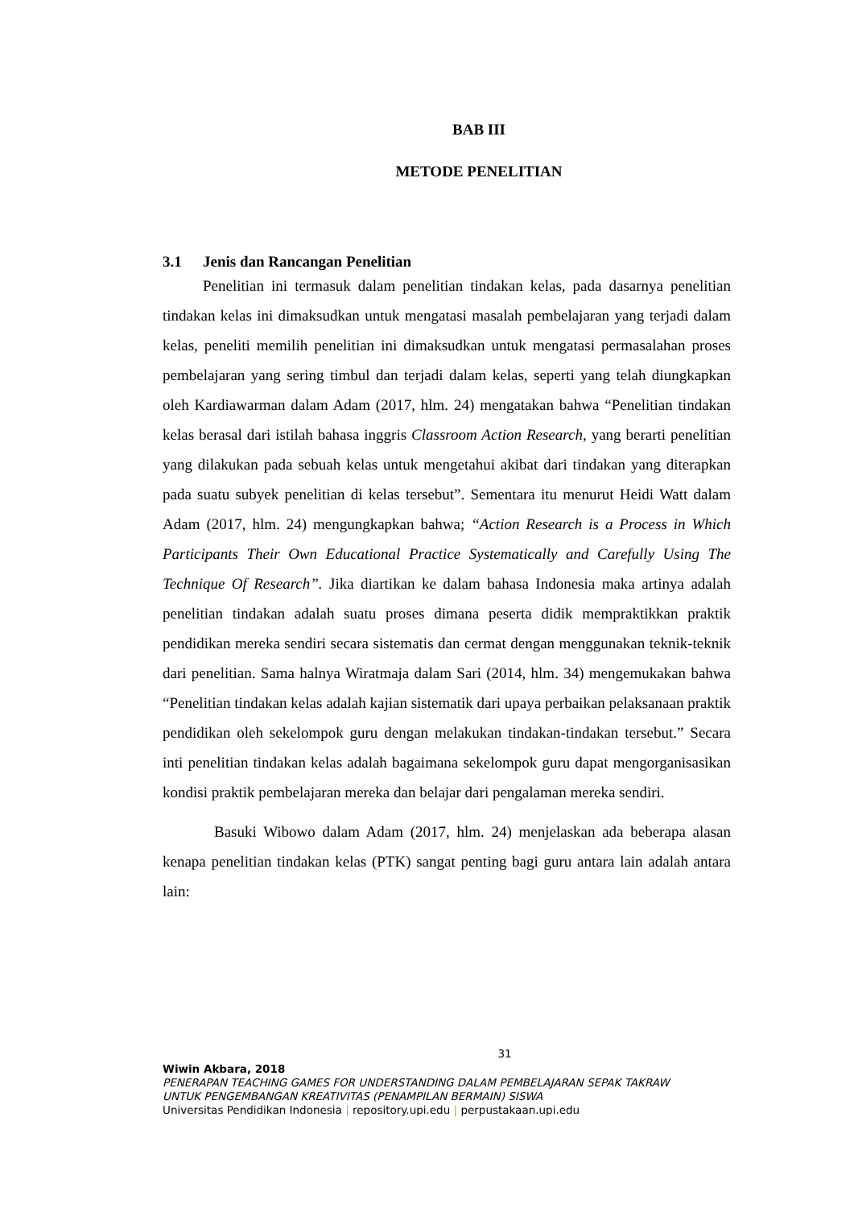BAB III
METODE PENELITIAN
3.1 Jenis dan Rancangan Penelitian
Penelitian ini termasuk dalam penelitian tindakan kelas, pada dasarnya penelitian tindakan kelas ini dimaksudkan untuk mengatasi masalah pembelajaran yang terjadi dalam kelas, peneliti memilih penelitian ini dimaksudkan untuk mengatasi permasalahan proses pembelajaran yang sering timbul dan terjadi dalam kelas, seperti yang telah diungkapkan oleh Kardiawarman dalam Adam (2017, hlm. 24) mengatakan bahwa “Penelitian tindakan kelas berasal dari istilah bahasa inggris Classroom Action Research, yang berarti penelitian yang dilakukan pada sebuah kelas untuk mengetahui akibat dari tindakan yang diterapkan pada suatu subyek penelitian di kelas tersebut”. Sementara itu menurut Heidi Watt dalam Adam (2017, hlm. 24) mengungkapkan bahwa; “Action Research is a Process in Which Participants Their Own Educational Practice Systematically and Carefully Using The Technique Of Research”. Jika diartikan ke dalam bahasa Indonesia maka artinya adalah penelitian tindakan adalah suatu proses dimana peserta didik mempraktikkan praktik pendidikan mereka sendiri secara sistematis dan cermat dengan menggunakan teknik-teknik dari penelitian. Sama halnya Wiratmaja dalam Sari (2014, hlm. 34) mengemukakan bahwa “Penelitian tindakan kelas adalah kajian sistematik dari upaya perbaikan pelaksanaan praktik pendidikan oleh sekelompok guru dengan melakukan tindakan-tindakan tersebut.” Secara inti penelitian tindakan kelas adalah bagaimana sekelompok guru dapat mengorganisasikan kondisi praktik pembelajaran mereka dan belajar dari pengalaman mereka sendiri.
Basuki Wibowo dalam Adam (2017, hlm. 24) menjelaskan ada beberapa alasan kenapa penelitian tindakan kelas (PTK) sangat penting bagi guru antara lain adalah antara lain:
31
Wiwin Akbara, 2018
PENERAPAN TEACHING GAMES FOR UNDERSTANDING DALAM PEMBELAJARAN SEPAK TAKRAW
UNTUK PENGEMBANGAN KREATIVITAS (PENAMPILAN BERMAIN) SISWA
Universitas Pendidikan Indonesia | repository.upi.edu | perpustakaan.upi.edu